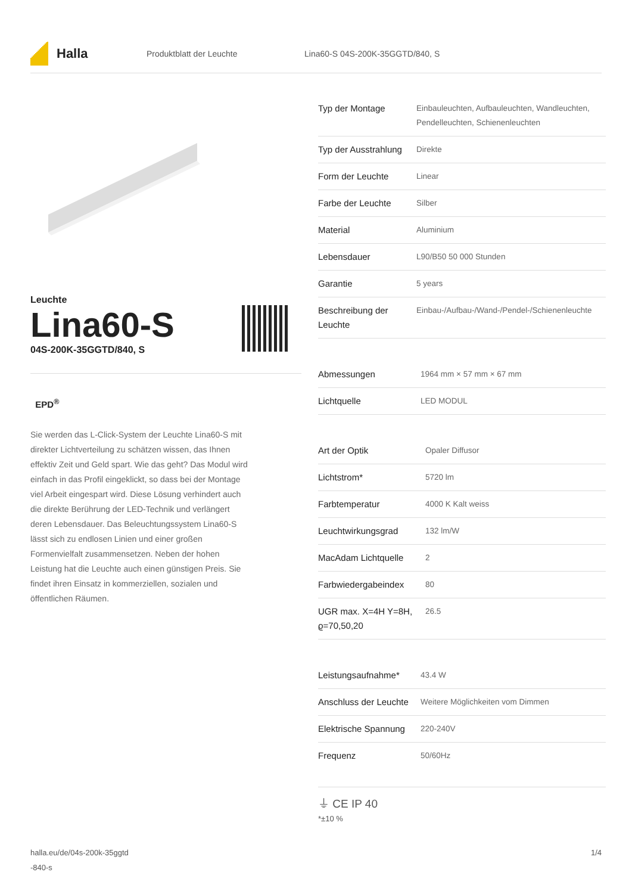Halla
Produktblatt der Leuchte
Lina60-S 04S-200K-35GGTD/840, S
Leuchte
Lina60-S
04S-200K-35GGTD/840, S
EPD<sup>®</sup>
Sie werden das L-Click-System der Leuchte Lina60-S mit direkter Lichtverteilung zu schätzen wissen, das Ihnen effektiv Zeit und Geld spart. Wie das geht? Das Modul wird einfach in das Profil eingeklickt, so dass bei der Montage viel Arbeit eingespart wird. Diese Lösung verhindert auch die direkte Berührung der LED-Technik und verlängert deren Lebensdauer. Das Beleuchtungssystem Lina60-S lässt sich zu endlosen Linien und einer großen Formenvielfalt zusammensetzen. Neben der hohen Leistung hat die Leuchte auch einen günstigen Preis. Sie findet ihren Einsatz in kommerziellen, sozialen und öffentlichen Räumen.
| Typ der Montage | Einbauleuchten, Aufbauleuchten, Wandleuchten, Pendelleuchten, Schienenleuchten |
| Typ der Ausstrahlung | Direkte |
| Form der Leuchte | Linear |
| Farbe der Leuchte | Silber |
| Material | Aluminium |
| Lebensdauer | L90/B50 50 000 Stunden |
| Garantie | 5 years |
| Beschreibung der Leuchte | Einbau-/Aufbau-/Wand-/Pendel-/Schienenleuchte |
| Abmessungen | 1964 mm × 57 mm × 67 mm |
| Lichtquelle | LED MODUL |
| Art der Optik | Opaler Diffusor |
| Lichtstrom* | 5720 lm |
| Farbtemperatur | 4000 K Kalt weiss |
| Leuchtwirkungsgrad | 132 lm/W |
| MacAdam Lichtquelle | 2 |
| Farbwiedergabeindex | 80 |
| UGR max. X=4H Y=8H, ϱ=70,50,20 | 26.5 |
| Leistungsaufnahme* | 43.4 W |
| Anschluss der Leuchte | Weitere Möglichkeiten vom Dimmen |
| Elektrische Spannung | 220-240V |
| Frequenz | 50/60Hz |
⏚ CE IP 40
*±10 %
halla.eu/de/04s-200k-35ggtd
-840-s
1/4